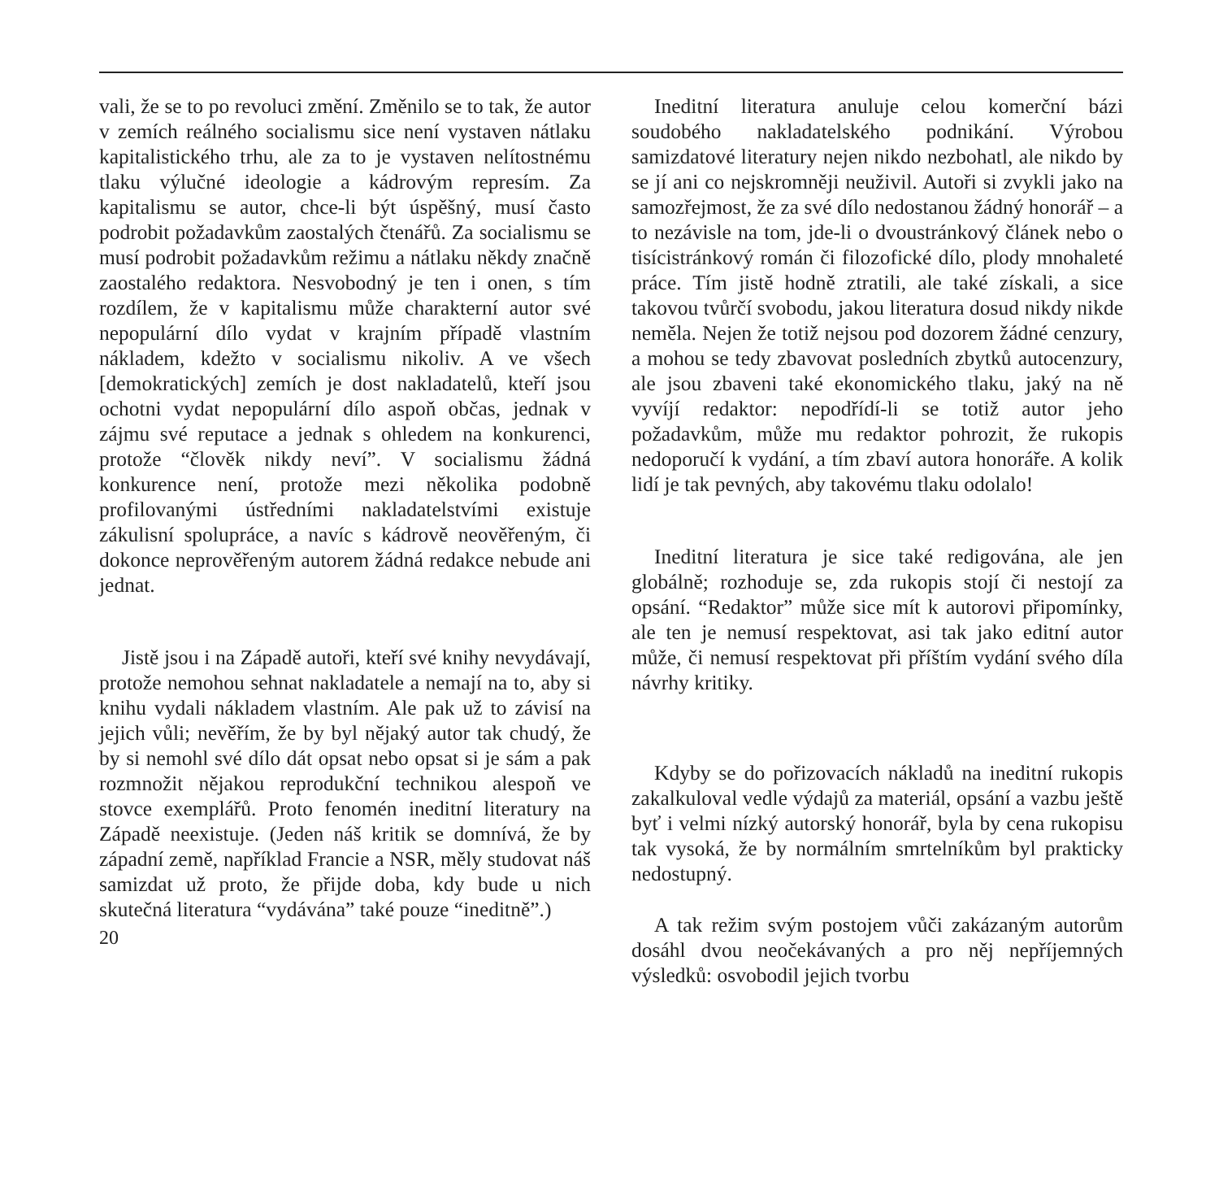vali, že se to po revoluci změní. Změnilo se to tak, že autor v zemích reálného socialismu sice není vystaven nátlaku kapitalistického trhu, ale za to je vystaven nelítostnému tlaku výlučné ideologie a kádrovým represím. Za kapitalismu se autor, chce-li být úspěšný, musí často podrobit požadavkům zaostalých čtenářů. Za socialismu se musí podrobit požadavkům režimu a nátlaku někdy značně zaostalého redaktora. Nesvobodný je ten i onen, s tím rozdílem, že v kapitalismu může charakterní autor své nepopulární dílo vydat v krajním případě vlastním nákladem, kdežto v socialismu nikoliv. A ve všech [demokratických] zemích je dost nakladatelů, kteří jsou ochotni vydat nepopulární dílo aspoň občas, jednak v zájmu své reputace a jednak s ohledem na konkurenci, protože “člověk nikdy neví”. V socialismu žádná konkurence není, protože mezi několika podobně profilovanými ústředními nakladatelstvími existuje zákulisní spolupráce, a navíc s kádrově neověřeným, či dokonce neprověřeným autorem žádná redakce nebude ani jednat.
Jistě jsou i na Západě autoři, kteří své knihy nevydávají, protože nemohou sehnat nakladatele a nemají na to, aby si knihu vydali nákladem vlastním. Ale pak už to závisí na jejich vůli; nevěřím, že by byl nějaký autor tak chudý, že by si nemohl své dílo dát opsat nebo opsat si je sám a pak rozmnožit nějakou reprodukční technikou alespoň ve stovce exemplářů. Proto fenomén ineditní literatury na Západě neexistuje. (Jeden náš kritik se domnívá, že by západní země, například Francie a NSR, měly studovat náš samizdat už proto, že přijde doba, kdy bude u nich skutečná literatura “vydávána” také pouze “ineditně”.)
20
Ineditní literatura anuluje celou komerční bázi soudobého nakladatelského podnikání. Výrobou samizdatové literatury nejen nikdo nezbohatl, ale nikdo by se jí ani co nejskromněji neuživil. Autoři si zvykli jako na samozřejmost, že za své dílo nedostanou žádný honorář – a to nezávisle na tom, jde-li o dvoustránkový článek nebo o tisícistránkový román či filozofické dílo, plody mnohaleté práce. Tím jistě hodně ztratili, ale také získali, a sice takovou tvůrčí svobodu, jakou literatura dosud nikdy nikde neměla. Nejen že totiž nejsou pod dozorem žádné cenzury, a mohou se tedy zbavovat posledních zbytků autocenzury, ale jsou zbaveni také ekonomického tlaku, jaký na ně vyvíjí redaktor: nepodřídí-li se totiž autor jeho požadavkům, může mu redaktor pohrozit, že rukopis nedoporučí k vydání, a tím zbaví autora honoráře. A kolik lidí je tak pevných, aby takovému tlaku odolalo!
Ineditní literatura je sice také redigována, ale jen globálně; rozhoduje se, zda rukopis stojí či nestojí za opsání. “Redaktor” může sice mít k autorovi připomínky, ale ten je nemusí respektovat, asi tak jako editní autor může, či nemusí respektovat při příštím vydání svého díla návrhy kritiky.
Kdyby se do pořizovacích nákladů na ineditní rukopis zakalkuloval vedle výdajů za materiál, opsání a vazbu ještě byť i velmi nízký autorský honorář, byla by cena rukopisu tak vysoká, že by normálním smrtelníkům byl prakticky nedostupný.
A tak režim svým postojem vůči zakázaným autorům dosáhl dvou neočekávaných a pro něj nepříjemných výsledků: osvobodil jejich tvorbu